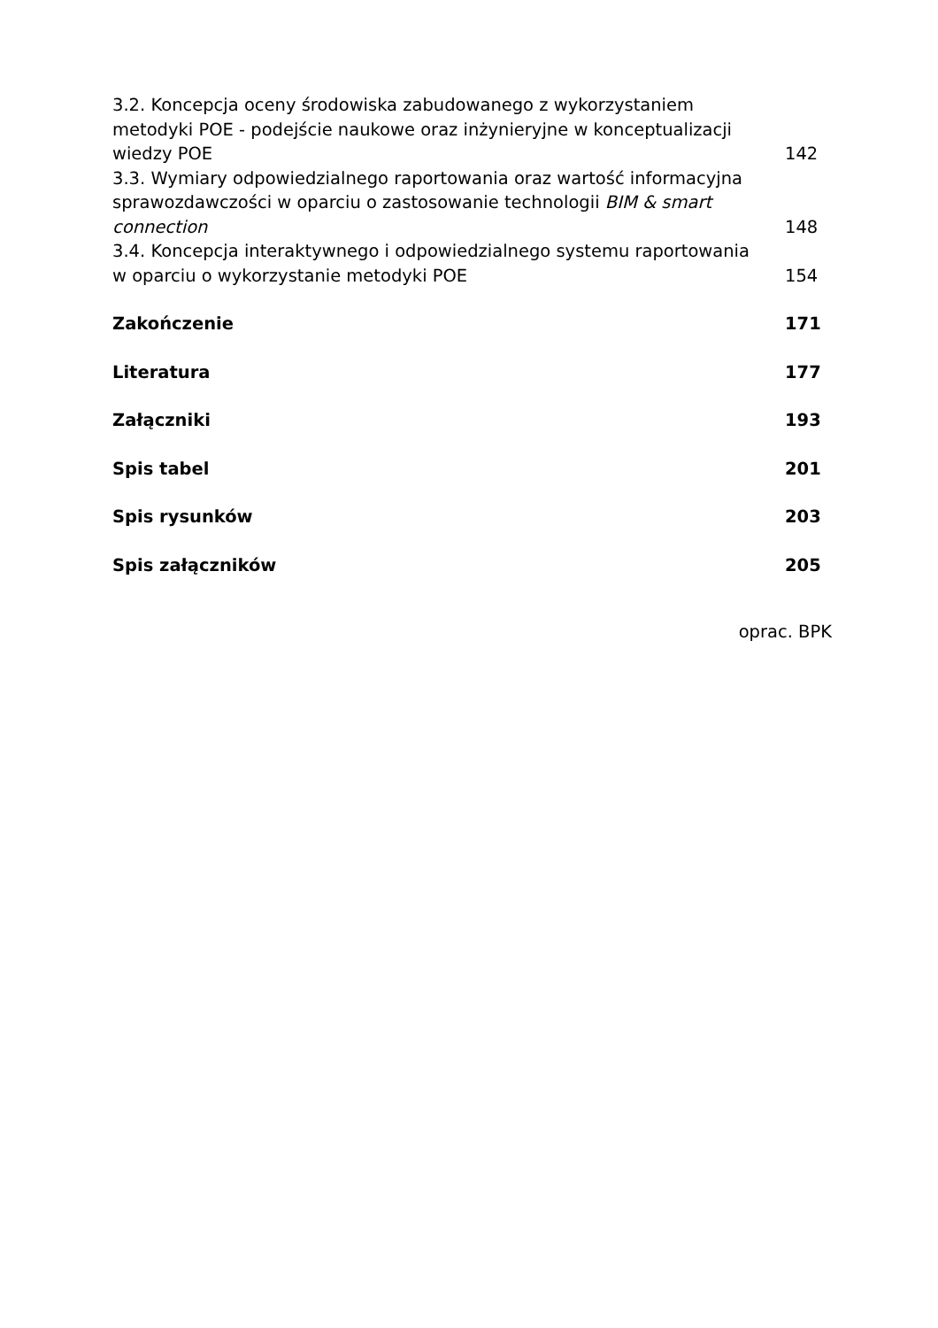3.2. Koncepcja oceny środowiska zabudowanego z wykorzystaniem metodyki POE - podejście naukowe oraz inżynieryjne w konceptualizacji wiedzy POE
142
3.3. Wymiary odpowiedzialnego raportowania oraz wartość informacyjna sprawozdawczości w oparciu o zastosowanie technologii BIM & smart connection
148
3.4. Koncepcja interaktywnego i odpowiedzialnego systemu raportowania w oparciu o wykorzystanie metodyki POE
154
Zakończenie
171
Literatura
177
Załączniki
193
Spis tabel
201
Spis rysunków
203
Spis załączników
205
oprac. BPK